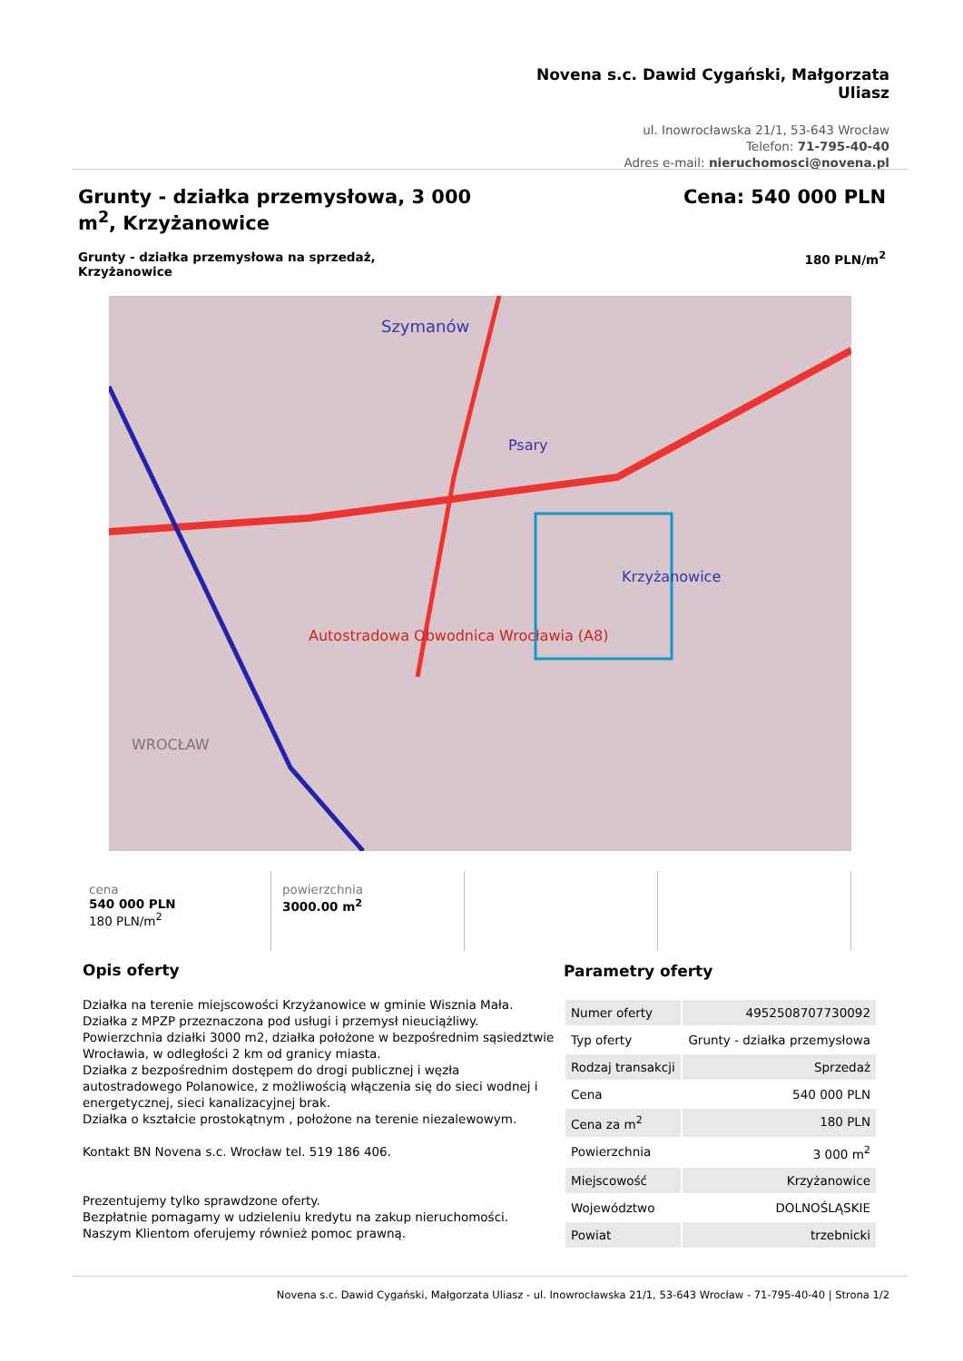Novena s.c. Dawid Cygański, Małgorzata Uliasz
ul. Inowrocławska 21/1, 53-643 Wrocław
Telefon: 71-795-40-40
Adres e-mail: nieruchomosci@novena.pl
Grunty - działka przemysłowa, 3 000 m<sup>2</sup>, Krzyżanowice
Cena: 540 000 PLN
Grunty - działka przemysłowa na sprzedaż, Krzyżanowice
180 PLN/m<sup>2</sup>
Szymanów
Psary
Krzyżanowice
Autostradowa Obwodnica Wrocławia (A8)
WROCŁAW
cena
540 000 PLN
180 PLN/m<sup>2</sup>
powierzchnia
3000.00 m<sup>2</sup>
Opis oferty
Działka na terenie miejscowości Krzyżanowice w gminie Wisznia Mała.
Działka z MPZP przeznaczona pod usługi i przemysł nieuciążliwy.
Powierzchnia działki 3000 m2, działka położone w bezpośrednim sąsiedztwie Wrocławia, w odległości 2 km od granicy miasta.
Działka z bezpośrednim dostępem do drogi publicznej i węzła autostradowego Polanowice, z możliwością włączenia się do sieci wodnej i energetycznej, sieci kanalizacyjnej brak.
Działka o kształcie prostokątnym , położone na terenie niezalewowym.
Kontakt BN Novena s.c. Wrocław tel. 519 186 406.
Prezentujemy tylko sprawdzone oferty.
Bezpłatnie pomagamy w udzieleniu kredytu na zakup nieruchomości.
Naszym Klientom oferujemy również pomoc prawną.
Parametry oferty
| Numer oferty | 4952508707730092 |
| Typ oferty | Grunty - działka przemysłowa |
| Rodzaj transakcji | Sprzedaż |
| Cena | 540 000 PLN |
| Cena za m<sup>2</sup> | 180 PLN |
| Powierzchnia | 3 000 m<sup>2</sup> |
| Miejscowość | Krzyżanowice |
| Województwo | DOLNOŚLĄSKIE |
| Powiat | trzebnicki |
Novena s.c. Dawid Cygański, Małgorzata Uliasz - ul. Inowrocławska 21/1, 53-643 Wrocław - 71-795-40-40 | Strona 1/2